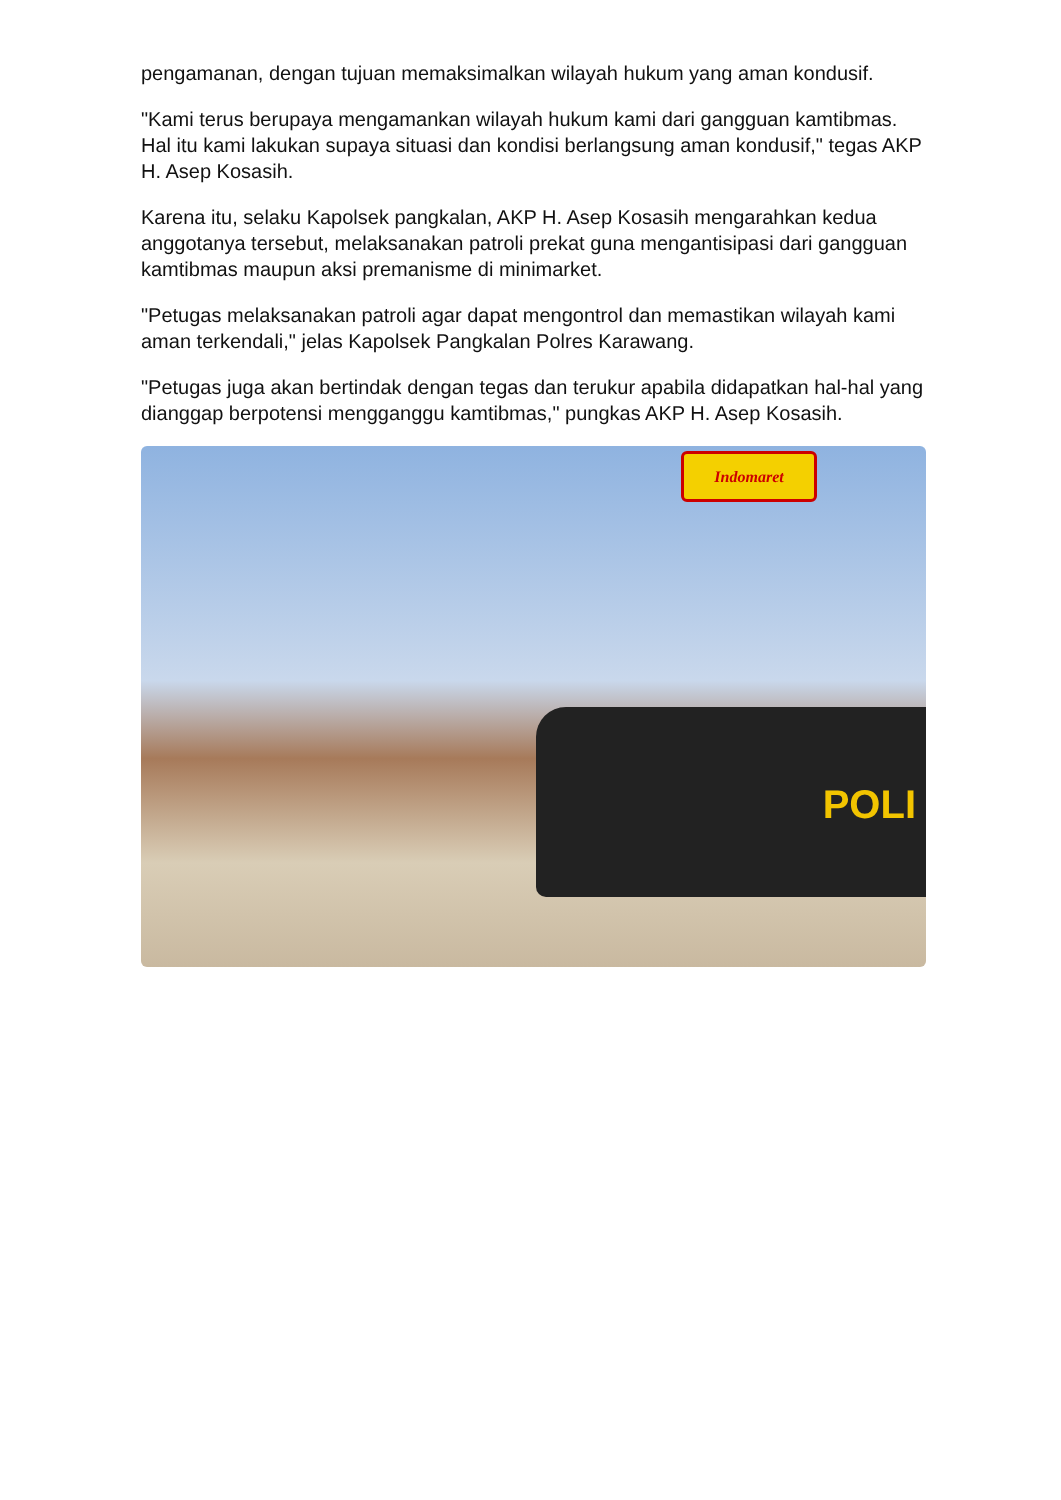pengamanan, dengan tujuan memaksimalkan wilayah hukum yang aman kondusif.
"Kami terus berupaya mengamankan wilayah hukum kami dari gangguan kamtibmas. Hal itu kami lakukan supaya situasi dan kondisi berlangsung aman kondusif," tegas AKP H. Asep Kosasih.
Karena itu, selaku Kapolsek pangkalan, AKP H. Asep Kosasih mengarahkan kedua anggotanya tersebut, melaksanakan patroli prekat guna mengantisipasi dari gangguan kamtibmas maupun aksi premanisme di minimarket.
"Petugas melaksanakan patroli agar dapat mengontrol dan memastikan wilayah kami aman terkendali," jelas Kapolsek Pangkalan Polres Karawang.
"Petugas juga akan bertindak dengan tegas dan terukur apabila didapatkan hal-hal yang dianggap berpotensi mengganggu kamtibmas," pungkas AKP H. Asep Kosasih.
Indomaret
POLI